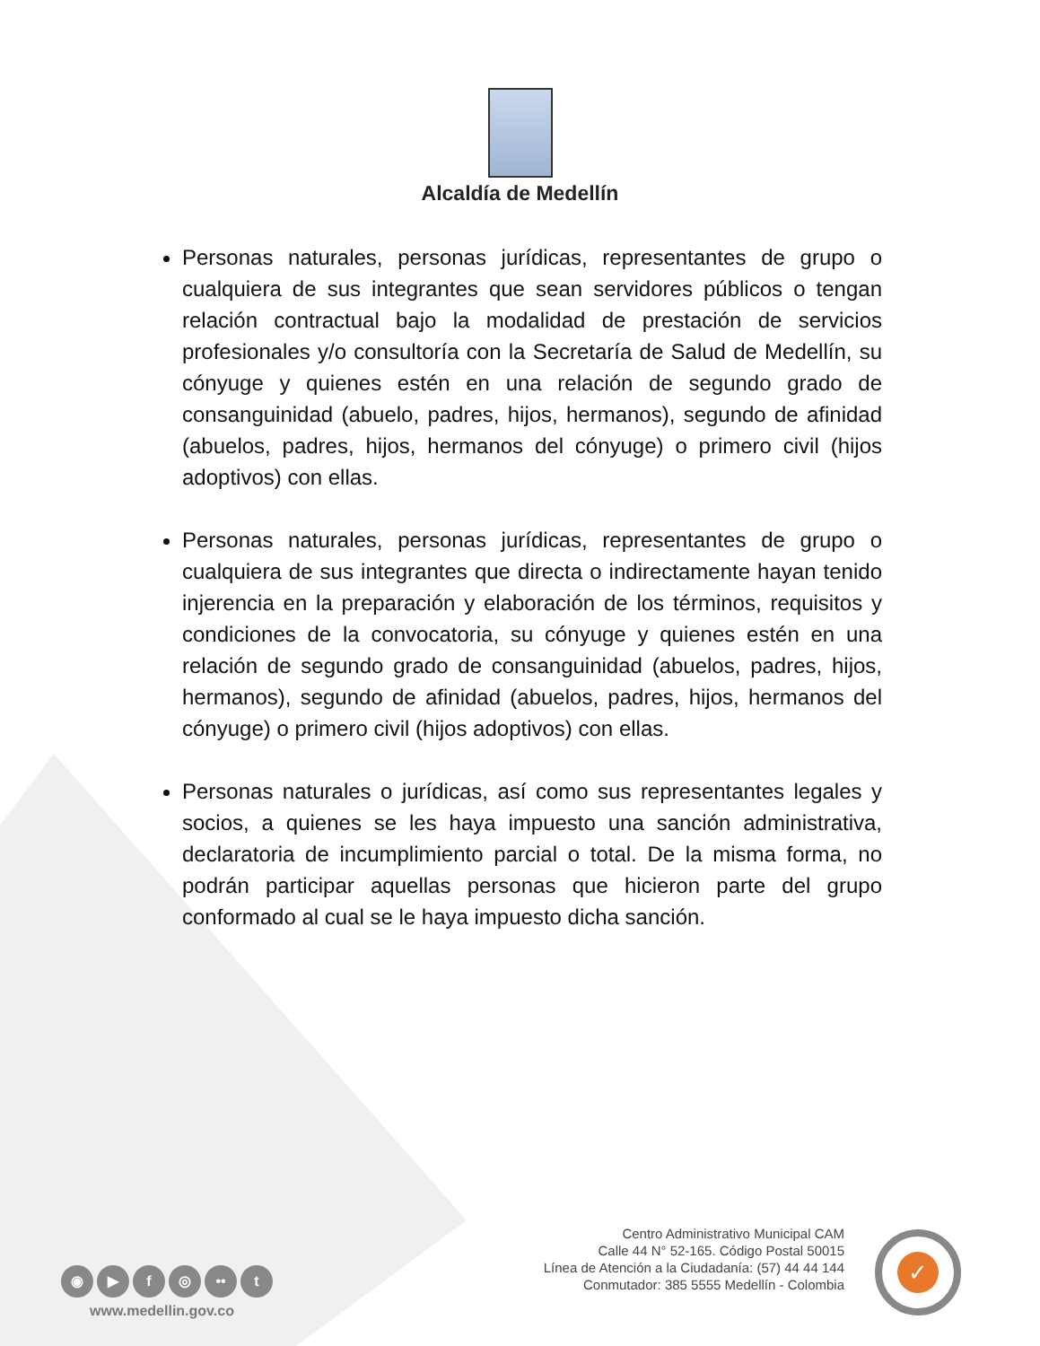Alcaldía de Medellín
Personas naturales, personas jurídicas, representantes de grupo o cualquiera de sus integrantes que sean servidores públicos o tengan relación contractual bajo la modalidad de prestación de servicios profesionales y/o consultoría con la Secretaría de Salud de Medellín, su cónyuge y quienes estén en una relación de segundo grado de consanguinidad (abuelo, padres, hijos, hermanos), segundo de afinidad (abuelos, padres, hijos, hermanos del cónyuge) o primero civil (hijos adoptivos) con ellas.
Personas naturales, personas jurídicas, representantes de grupo o cualquiera de sus integrantes que directa o indirectamente hayan tenido injerencia en la preparación y elaboración de los términos, requisitos y condiciones de la convocatoria, su cónyuge y quienes estén en una relación de segundo grado de consanguinidad (abuelos, padres, hijos, hermanos), segundo de afinidad (abuelos, padres, hijos, hermanos del cónyuge) o primero civil (hijos adoptivos) con ellas.
Personas naturales o jurídicas, así como sus representantes legales y socios, a quienes se les haya impuesto una sanción administrativa, declaratoria de incumplimiento parcial o total. De la misma forma, no podrán participar aquellas personas que hicieron parte del grupo conformado al cual se le haya impuesto dicha sanción.
Centro Administrativo Municipal CAM
Calle 44 N° 52-165. Código Postal 50015
Línea de Atención a la Ciudadanía: (57) 44 44 144
Conmutador: 385 5555 Medellín - Colombia
◉ ▶ f ◎ •• t
www.medellin.gov.co
✓